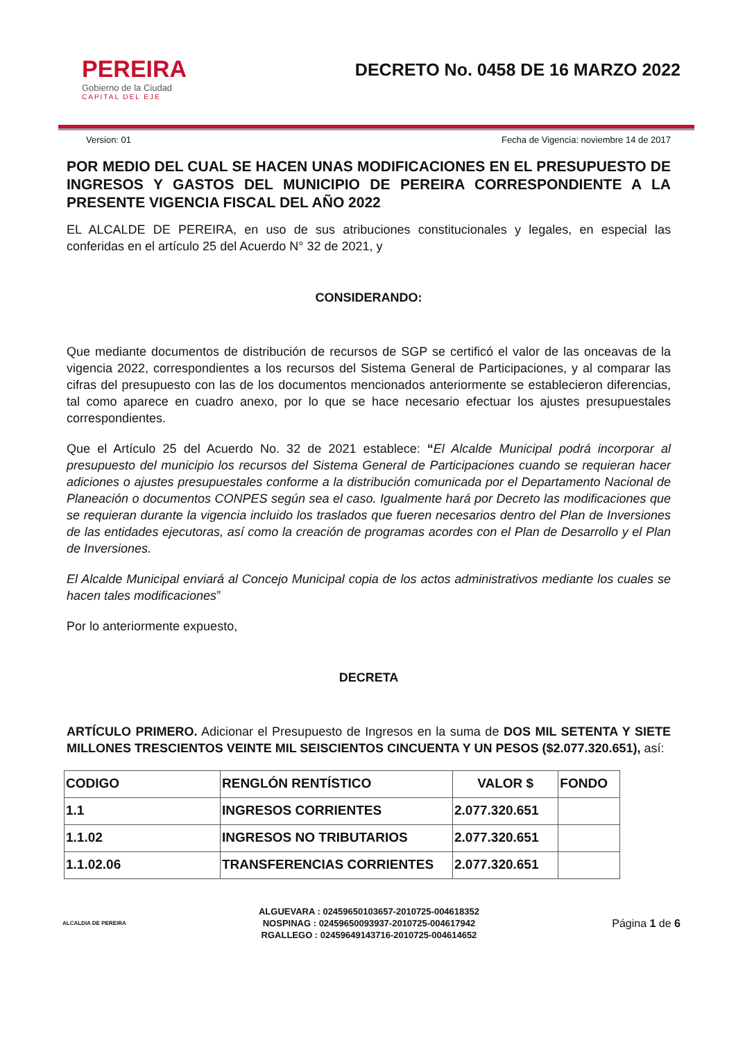PEREIRA
Gobierno de la Ciudad
CAPITAL DEL EJE
DECRETO No. 0458 DE 16 MARZO 2022
Version: 01 Fecha de Vigencia: noviembre 14 de 2017
POR MEDIO DEL CUAL SE HACEN UNAS MODIFICACIONES EN EL PRESUPUESTO DE INGRESOS Y GASTOS DEL MUNICIPIO DE PEREIRA CORRESPONDIENTE A LA PRESENTE VIGENCIA FISCAL DEL AÑO 2022
EL ALCALDE DE PEREIRA, en uso de sus atribuciones constitucionales y legales, en especial las conferidas en el artículo 25 del Acuerdo N° 32 de 2021, y
CONSIDERANDO:
Que mediante documentos de distribución de recursos de SGP se certificó el valor de las onceavas de la vigencia 2022, correspondientes a los recursos del Sistema General de Participaciones, y al comparar las cifras del presupuesto con las de los documentos mencionados anteriormente se establecieron diferencias, tal como aparece en cuadro anexo, por lo que se hace necesario efectuar los ajustes presupuestales correspondientes.
Que el Artículo 25 del Acuerdo No. 32 de 2021 establece: “El Alcalde Municipal podrá incorporar al presupuesto del municipio los recursos del Sistema General de Participaciones cuando se requieran hacer adiciones o ajustes presupuestales conforme a la distribución comunicada por el Departamento Nacional de Planeación o documentos CONPES según sea el caso. Igualmente hará por Decreto las modificaciones que se requieran durante la vigencia incluido los traslados que fueren necesarios dentro del Plan de Inversiones de las entidades ejecutoras, así como la creación de programas acordes con el Plan de Desarrollo y el Plan de Inversiones.
El Alcalde Municipal enviará al Concejo Municipal copia de los actos administrativos mediante los cuales se hacen tales modificaciones”
Por lo anteriormente expuesto,
DECRETA
ARTÍCULO PRIMERO. Adicionar el Presupuesto de Ingresos en la suma de DOS MIL SETENTA Y SIETE MILLONES TRESCIENTOS VEINTE MIL SEISCIENTOS CINCUENTA Y UN PESOS ($2.077.320.651), así:
| CODIGO | RENGLÓN RENTÍSTICO | VALOR $ | FONDO |
| --- | --- | --- | --- |
| 1.1 | INGRESOS CORRIENTES | 2.077.320.651 | |
| 1.1.02 | INGRESOS NO TRIBUTARIOS | 2.077.320.651 | |
| 1.1.02.06 | TRANSFERENCIAS CORRIENTES | 2.077.320.651 | |
ALCALDIA DE PEREIRA
ALGUEVARA : 02459650103657-2010725-004618352
NOSPINAG : 02459650093937-2010725-004617942
RGALLEGO : 02459649143716-2010725-004614652
Página 1 de 6